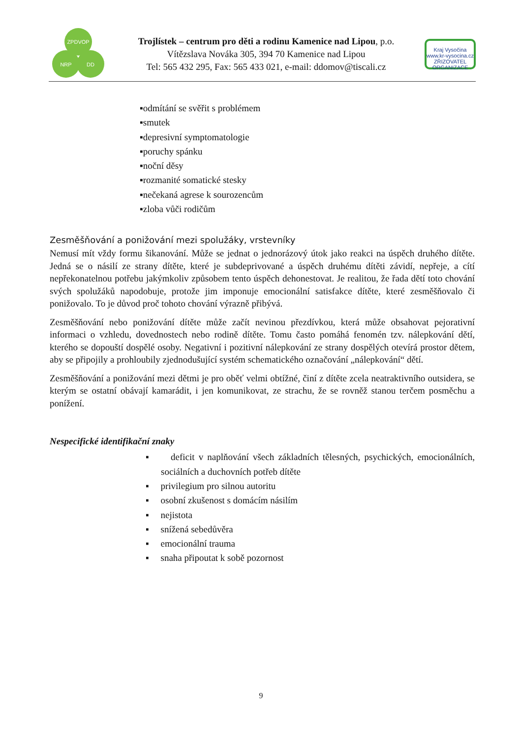ZPDVOP
NRP
DD
Trojlístek – centrum pro děti a rodinu Kamenice nad Lipou, p.o.
Vítězslava Nováka 305, 394 70 Kamenice nad Lipou
Tel: 565 432 295, Fax: 565 433 021, e-mail: ddomov@tiscali.cz
Kraj Vysočina
www.kr-vysocina.cz
ZŘIZOVATEL ORGANIZACE
▪odmítání se svěřit s problémem
▪smutek
▪depresivní symptomatologie
▪poruchy spánku
▪noční děsy
▪rozmanité somatické stesky
▪nečekaná agrese k sourozencům
▪zloba vůči rodičům
Zesměšňování a ponižování mezi spolužáky, vrstevníky
Nemusí mít vždy formu šikanování. Může se jednat o jednorázový útok jako reakci na úspěch druhého dítěte. Jedná se o násilí ze strany dítěte, které je subdeprivované a úspěch druhému dítěti závidí, nepřeje, a cítí nepřekonatelnou potřebu jakýmkoliv způsobem tento úspěch dehonestovat. Je realitou, že řada dětí toto chování svých spolužáků napodobuje, protože jim imponuje emocionální satisfakce dítěte, které zesměšňovalo či ponižovalo. To je důvod proč tohoto chování výrazně přibývá.
Zesměšňování nebo ponižování dítěte může začít nevinou přezdívkou, která může obsahovat pejorativní informaci o vzhledu, dovednostech nebo rodině dítěte. Tomu často pomáhá fenomén tzv. nálepkování dětí, kterého se dopouští dospělé osoby. Negativní i pozitivní nálepkování ze strany dospělých otevírá prostor dětem, aby se připojily a prohloubily zjednodušující systém schematického označování „nálepkování“ dětí.
Zesměšňování a ponižování mezi dětmi je pro oběť velmi obtížné, činí z dítěte zcela neatraktivního outsidera, se kterým se ostatní obávají kamarádit, i jen komunikovat, ze strachu, že se rovněž stanou terčem posměchu a ponížení.
Nespecifické identifikační znaky
▪ deficit v naplňování všech základních tělesných, psychických, emocionálních, sociálních a duchovních potřeb dítěte
▪ privilegium pro silnou autoritu
▪ osobní zkušenost s domácím násilím
▪ nejistota
▪ snížená sebedůvěra
▪ emocionální trauma
▪ snaha připoutat k sobě pozornost
9